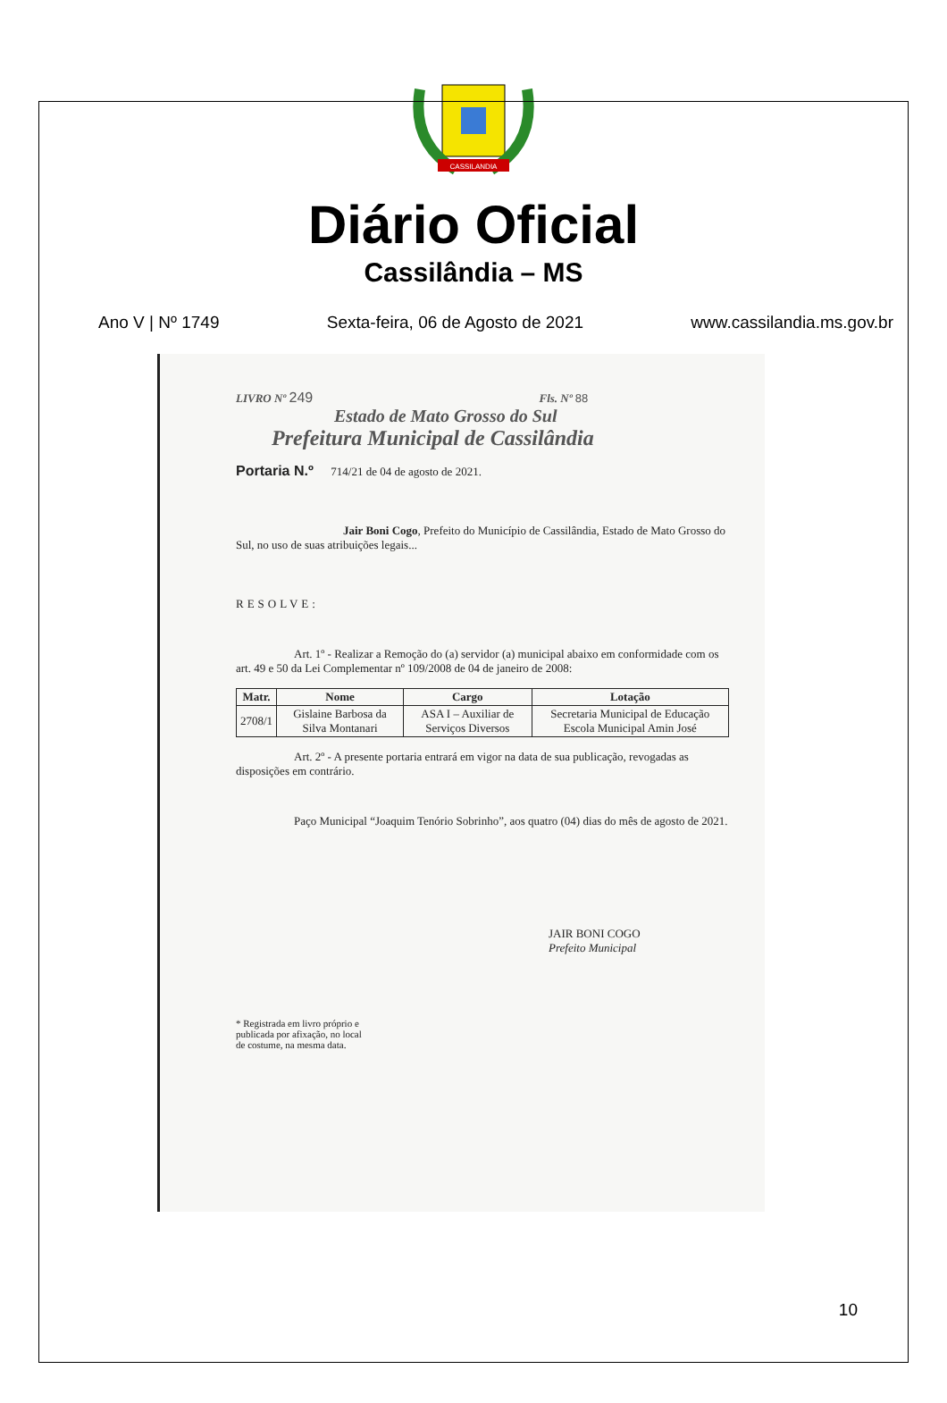CASSILANDIA
Diário Oficial
Cassilândia – MS
Ano V | Nº 1749 Sexta-feira, 06 de Agosto de 2021 www.cassilandia.ms.gov.br
LIVRO Nº 249 Fls. Nº 88
Estado de Mato Grosso do Sul
Prefeitura Municipal de Cassilândia
Portaria N.º 714/21 de 04 de agosto de 2021.
Jair Boni Cogo, Prefeito do Município de Cassilândia, Estado de Mato Grosso do Sul, no uso de suas atribuições legais...
RESOLVE:
Art. 1º - Realizar a Remoção do (a) servidor (a) municipal abaixo em conformidade com os art. 49 e 50 da Lei Complementar nº 109/2008 de 04 de janeiro de 2008:
| Matr. | Nome | Cargo | Lotação |
| --- | --- | --- | --- |
| 2708/1 | Gislaine Barbosa da Silva Montanari | ASA I – Auxiliar de Serviços Diversos | Secretaria Municipal de Educação Escola Municipal Amin José |
Art. 2º - A presente portaria entrará em vigor na data de sua publicação, revogadas as disposições em contrário.
Paço Municipal “Joaquim Tenório Sobrinho”, aos quatro (04) dias do mês de agosto de 2021.
JAIR BONI COGO
Prefeito Municipal
* Registrada em livro próprio e
publicada por afixação, no local
de costume, na mesma data.
10